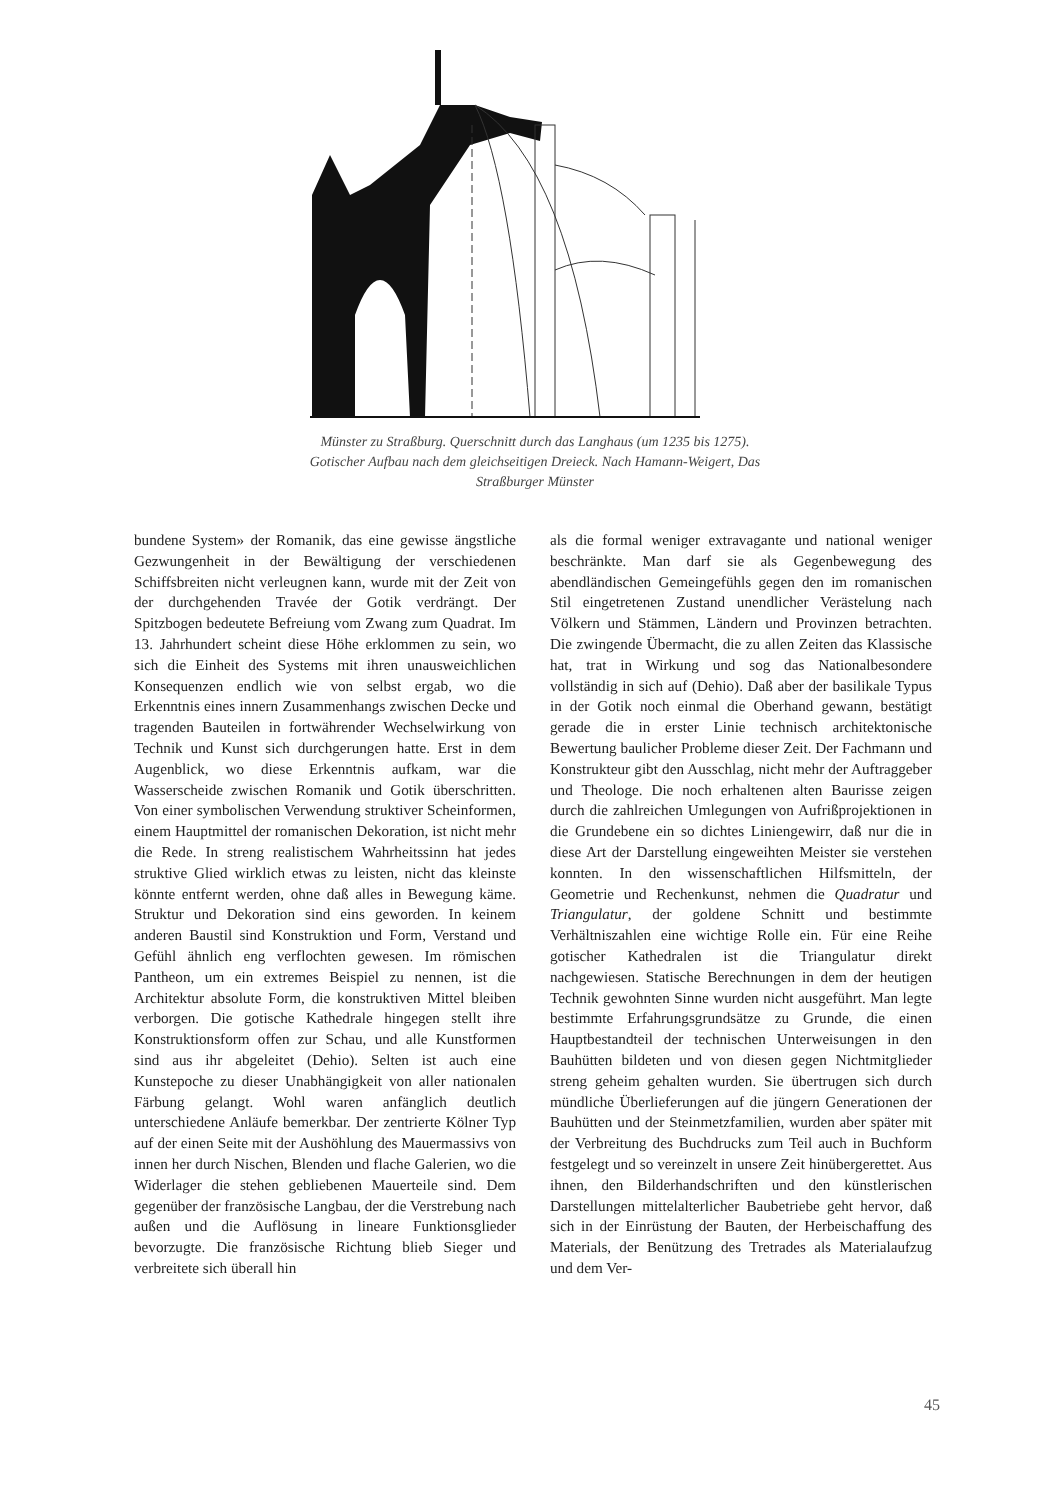Münster zu Straßburg. Querschnitt durch das Langhaus (um 1235 bis 1275). Gotischer Aufbau nach dem gleichseitigen Dreieck. Nach Hamann-Weigert, Das Straßburger Münster
bundene System» der Romanik, das eine gewisse ängstliche Gezwungenheit in der Bewältigung der verschiedenen Schiffsbreiten nicht verleugnen kann, wurde mit der Zeit von der durchgehenden Travée der Gotik verdrängt. Der Spitzbogen bedeutete Befreiung vom Zwang zum Quadrat. Im 13. Jahrhundert scheint diese Höhe erklommen zu sein, wo sich die Einheit des Systems mit ihren unausweichlichen Konsequenzen endlich wie von selbst ergab, wo die Erkenntnis eines innern Zusammenhangs zwischen Decke und tragenden Bauteilen in fortwährender Wechselwirkung von Technik und Kunst sich durchgerungen hatte. Erst in dem Augenblick, wo diese Erkenntnis aufkam, war die Wasserscheide zwischen Romanik und Gotik überschritten. Von einer symbolischen Verwendung struktiver Scheinformen, einem Hauptmittel der romanischen Dekoration, ist nicht mehr die Rede. In streng realistischem Wahrheitssinn hat jedes struktive Glied wirklich etwas zu leisten, nicht das kleinste könnte entfernt werden, ohne daß alles in Bewegung käme. Struktur und Dekoration sind eins geworden. In keinem anderen Baustil sind Konstruktion und Form, Verstand und Gefühl ähnlich eng verflochten gewesen. Im römischen Pantheon, um ein extremes Beispiel zu nennen, ist die Architektur absolute Form, die konstruktiven Mittel bleiben verborgen. Die gotische Kathedrale hingegen stellt ihre Konstruktionsform offen zur Schau, und alle Kunstformen sind aus ihr abgeleitet (Dehio). Selten ist auch eine Kunstepoche zu dieser Unabhängigkeit von aller nationalen Färbung gelangt. Wohl waren anfänglich deutlich unterschiedene Anläufe bemerkbar. Der zentrierte Kölner Typ auf der einen Seite mit der Aushöhlung des Mauermassivs von innen her durch Nischen, Blenden und flache Galerien, wo die Widerlager die stehen gebliebenen Mauerteile sind. Dem gegenüber der französische Langbau, der die Verstrebung nach außen und die Auflösung in lineare Funktionsglieder bevorzugte. Die französische Richtung blieb Sieger und verbreitete sich überall hin
als die formal weniger extravagante und national weniger beschränkte. Man darf sie als Gegenbewegung des abendländischen Gemeingefühls gegen den im romanischen Stil eingetretenen Zustand unendlicher Verästelung nach Völkern und Stämmen, Ländern und Provinzen betrachten. Die zwingende Übermacht, die zu allen Zeiten das Klassische hat, trat in Wirkung und sog das Nationalbesondere vollständig in sich auf (Dehio). Daß aber der basilikale Typus in der Gotik noch einmal die Oberhand gewann, bestätigt gerade die in erster Linie technisch architektonische Bewertung baulicher Probleme dieser Zeit. Der Fachmann und Konstrukteur gibt den Ausschlag, nicht mehr der Auftraggeber und Theologe. Die noch erhaltenen alten Baurisse zeigen durch die zahlreichen Umlegungen von Aufrißprojektionen in die Grundebene ein so dichtes Liniengewirr, daß nur die in diese Art der Darstellung eingeweihten Meister sie verstehen konnten. In den wissenschaftlichen Hilfsmitteln, der Geometrie und Rechenkunst, nehmen die Quadratur und Triangulatur, der goldene Schnitt und bestimmte Verhältniszahlen eine wichtige Rolle ein. Für eine Reihe gotischer Kathedralen ist die Triangulatur direkt nachgewiesen. Statische Berechnungen in dem der heutigen Technik gewohnten Sinne wurden nicht ausgeführt. Man legte bestimmte Erfahrungsgrundsätze zu Grunde, die einen Hauptbestandteil der technischen Unterweisungen in den Bauhütten bildeten und von diesen gegen Nichtmitglieder streng geheim gehalten wurden. Sie übertrugen sich durch mündliche Überlieferungen auf die jüngern Generationen der Bauhütten und der Steinmetzfamilien, wurden aber später mit der Verbreitung des Buchdrucks zum Teil auch in Buchform festgelegt und so vereinzelt in unsere Zeit hinübergerettet. Aus ihnen, den Bilderhandschriften und den künstlerischen Darstellungen mittelalterlicher Baubetriebe geht hervor, daß sich in der Einrüstung der Bauten, der Herbeischaffung des Materials, der Benützung des Tretrades als Materialaufzug und dem Ver-
45